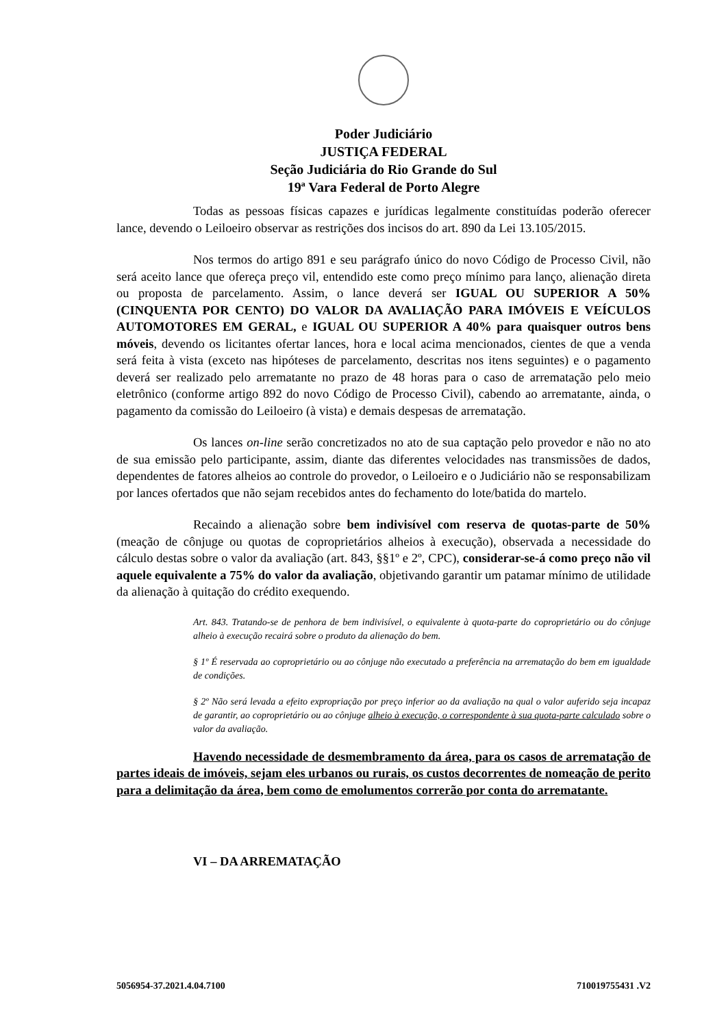Poder Judiciário
JUSTIÇA FEDERAL
Seção Judiciária do Rio Grande do Sul
19ª Vara Federal de Porto Alegre
Todas as pessoas físicas capazes e jurídicas legalmente constituídas poderão oferecer lance, devendo o Leiloeiro observar as restrições dos incisos do art. 890 da Lei 13.105/2015.
Nos termos do artigo 891 e seu parágrafo único do novo Código de Processo Civil, não será aceito lance que ofereça preço vil, entendido este como preço mínimo para lanço, alienação direta ou proposta de parcelamento. Assim, o lance deverá ser IGUAL OU SUPERIOR A 50% (CINQUENTA POR CENTO) DO VALOR DA AVALIAÇÃO PARA IMÓVEIS E VEÍCULOS AUTOMOTORES EM GERAL, e IGUAL OU SUPERIOR A 40% para quaisquer outros bens móveis, devendo os licitantes ofertar lances, hora e local acima mencionados, cientes de que a venda será feita à vista (exceto nas hipóteses de parcelamento, descritas nos itens seguintes) e o pagamento deverá ser realizado pelo arrematante no prazo de 48 horas para o caso de arrematação pelo meio eletrônico (conforme artigo 892 do novo Código de Processo Civil), cabendo ao arrematante, ainda, o pagamento da comissão do Leiloeiro (à vista) e demais despesas de arrematação.
Os lances on-line serão concretizados no ato de sua captação pelo provedor e não no ato de sua emissão pelo participante, assim, diante das diferentes velocidades nas transmissões de dados, dependentes de fatores alheios ao controle do provedor, o Leiloeiro e o Judiciário não se responsabilizam por lances ofertados que não sejam recebidos antes do fechamento do lote/batida do martelo.
Recaindo a alienação sobre bem indivisível com reserva de quotas-parte de 50% (meação de cônjuge ou quotas de coproprietários alheios à execução), observada a necessidade do cálculo destas sobre o valor da avaliação (art. 843, §§1º e 2º, CPC), considerar-se-á como preço não vil aquele equivalente a 75% do valor da avaliação, objetivando garantir um patamar mínimo de utilidade da alienação à quitação do crédito exequendo.
Art. 843. Tratando-se de penhora de bem indivisível, o equivalente à quota-parte do coproprietário ou do cônjuge alheio à execução recairá sobre o produto da alienação do bem.
§ 1º É reservada ao coproprietário ou ao cônjuge não executado a preferência na arrematação do bem em igualdade de condições.
§ 2º Não será levada a efeito expropriação por preço inferior ao da avaliação na qual o valor auferido seja incapaz de garantir, ao coproprietário ou ao cônjuge alheio à execução, o correspondente à sua quota-parte calculado sobre o valor da avaliação.
Havendo necessidade de desmembramento da área, para os casos de arrematação de partes ideais de imóveis, sejam eles urbanos ou rurais, os custos decorrentes de nomeação de perito para a delimitação da área, bem como de emolumentos correrão por conta do arrematante.
VI – DA ARREMATAÇÃO
5056954-37.2021.4.04.7100 710019755431 .V2